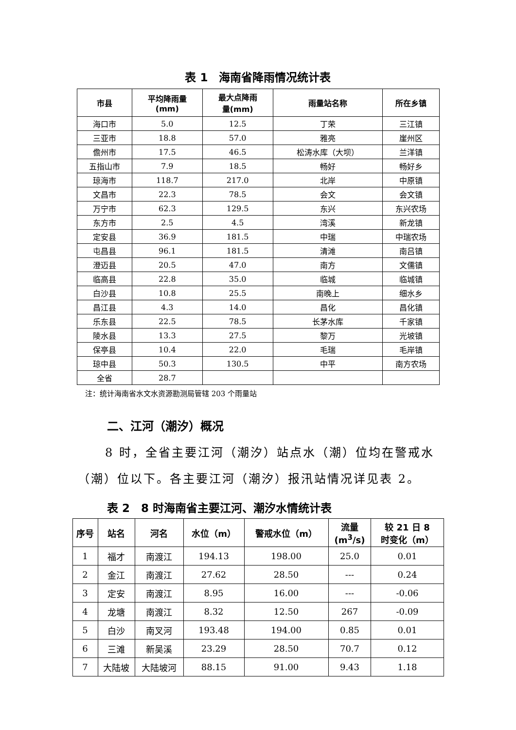表 1　海南省降雨情况统计表
| 市县 | 平均降雨量 (mm) | 最大点降雨 量(mm) | 雨量站名称 | 所在乡镇 |
| --- | --- | --- | --- | --- |
| 海口市 | 5.0 | 12.5 | 丁荣 | 三江镇 |
| 三亚市 | 18.8 | 57.0 | 雅亮 | 崖州区 |
| 儋州市 | 17.5 | 46.5 | 松涛水库（大坝） | 兰洋镇 |
| 五指山市 | 7.9 | 18.5 | 畅好 | 畅好乡 |
| 琼海市 | 118.7 | 217.0 | 北岸 | 中原镇 |
| 文昌市 | 22.3 | 78.5 | 会文 | 会文镇 |
| 万宁市 | 62.3 | 129.5 | 东兴 | 东兴农场 |
| 东方市 | 2.5 | 4.5 | 湾溪 | 新龙镇 |
| 定安县 | 36.9 | 181.5 | 中瑞 | 中瑞农场 |
| 屯昌县 | 96.1 | 181.5 | 清滩 | 南吕镇 |
| 澄迈县 | 20.5 | 47.0 | 南方 | 文儒镇 |
| 临高县 | 22.8 | 35.0 | 临城 | 临城镇 |
| 白沙县 | 10.8 | 25.5 | 南晚上 | 细水乡 |
| 昌江县 | 4.3 | 14.0 | 昌化 | 昌化镇 |
| 乐东县 | 22.5 | 78.5 | 长茅水库 | 千家镇 |
| 陵水县 | 13.3 | 27.5 | 黎万 | 光坡镇 |
| 保亭县 | 10.4 | 22.0 | 毛瑞 | 毛岸镇 |
| 琼中县 | 50.3 | 130.5 | 中平 | 南方农场 |
| 全省 | 28.7 | | | |
注：统计海南省水文水资源勘测局管辖 203 个雨量站
二、江河（潮汐）概况
8 时，全省主要江河（潮汐）站点水（潮）位均在警戒水（潮）位以下。各主要江河（潮汐）报汛站情况详见表 2。
表 2　8 时海南省主要江河、潮汐水情统计表
| 序号 | 站名 | 河名 | 水位（m） | 警戒水位（m） | 流量 (m<sup>3</sup>/s) | 较 21 日 8 时变化（m） |
| --- | --- | --- | --- | --- | --- | --- |
| 1 | 福才 | 南渡江 | 194.13 | 198.00 | 25.0 | 0.01 |
| 2 | 金江 | 南渡江 | 27.62 | 28.50 | --- | 0.24 |
| 3 | 定安 | 南渡江 | 8.95 | 16.00 | --- | -0.06 |
| 4 | 龙塘 | 南渡江 | 8.32 | 12.50 | 267 | -0.09 |
| 5 | 白沙 | 南叉河 | 193.48 | 194.00 | 0.85 | 0.01 |
| 6 | 三滩 | 新吴溪 | 23.29 | 28.50 | 70.7 | 0.12 |
| 7 | 大陆坡 | 大陆坡河 | 88.15 | 91.00 | 9.43 | 1.18 |